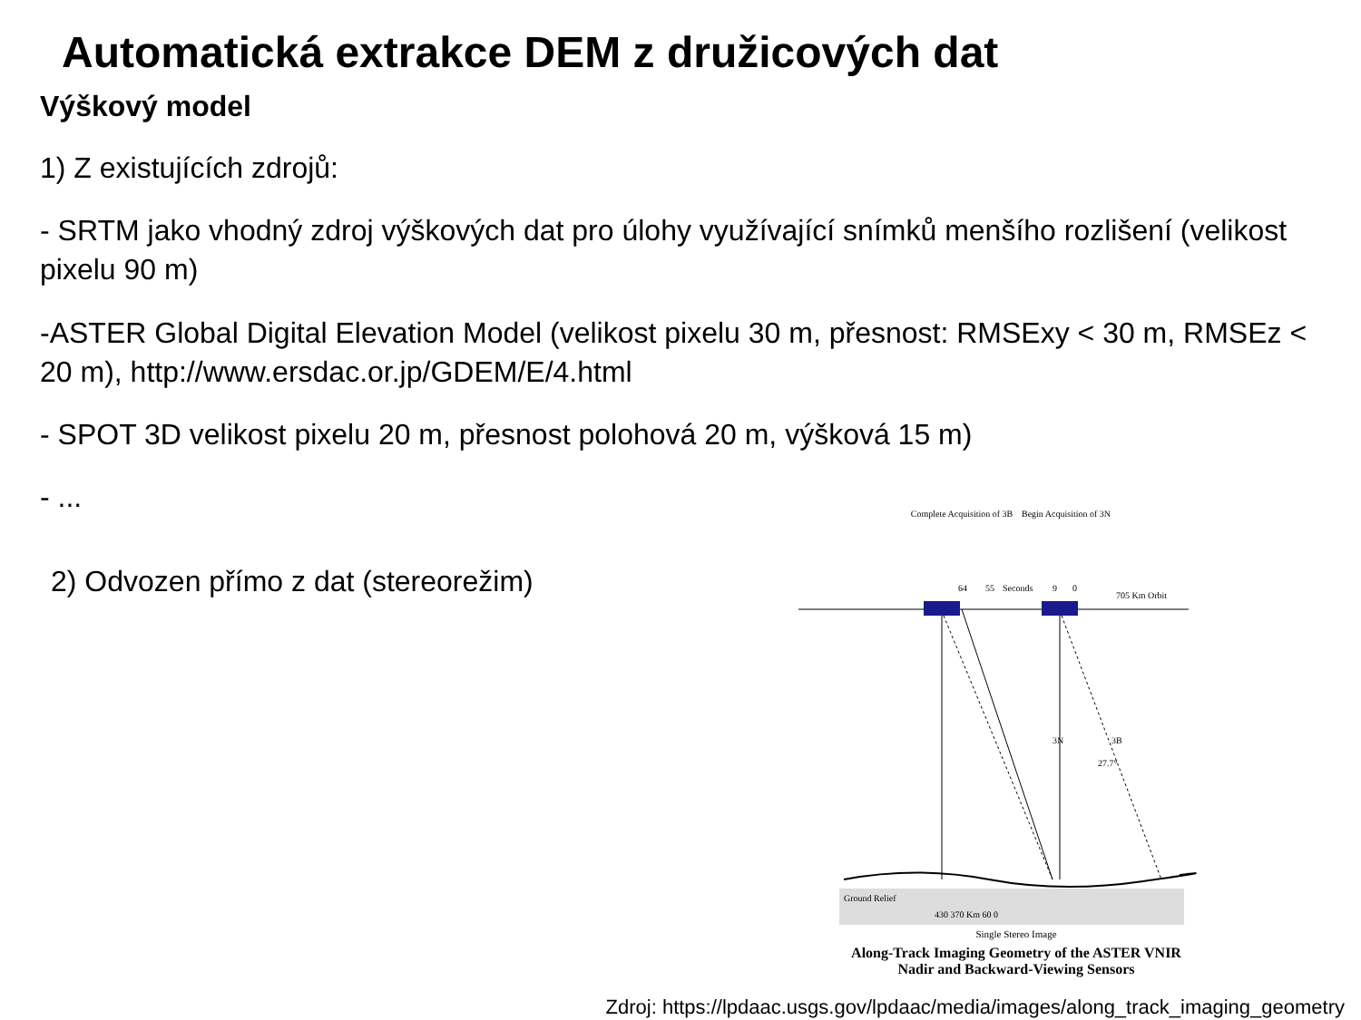Automatická extrakce DEM z družicových dat
Výškový model
1) Z existujících zdrojů:
- SRTM jako vhodný zdroj výškových dat pro úlohy využívající snímků menšího rozlišení (velikost pixelu 90 m)
-ASTER Global Digital Elevation Model (velikost pixelu 30 m, přesnost: RMSExy < 30 m, RMSEz < 20 m), http://www.ersdac.or.jp/GDEM/E/4.html
- SPOT 3D velikost pixelu 20 m, přesnost polohová 20 m, výšková 15 m)
- ...
2) Odvozen přímo z dat (stereorežim)
Complete Acquisition of 3B
Begin Acquisition of 3N
64
55
Seconds
9
0
705 Km Orbit
3N
3B
27.7°
Ground Relief
430 370 Km 60 0
Single Stereo Image
Along-Track Imaging Geometry of the ASTER VNIR Nadir and Backward-Viewing Sensors
Zdroj: https://lpdaac.usgs.gov/lpdaac/media/images/along_track_imaging_geometry